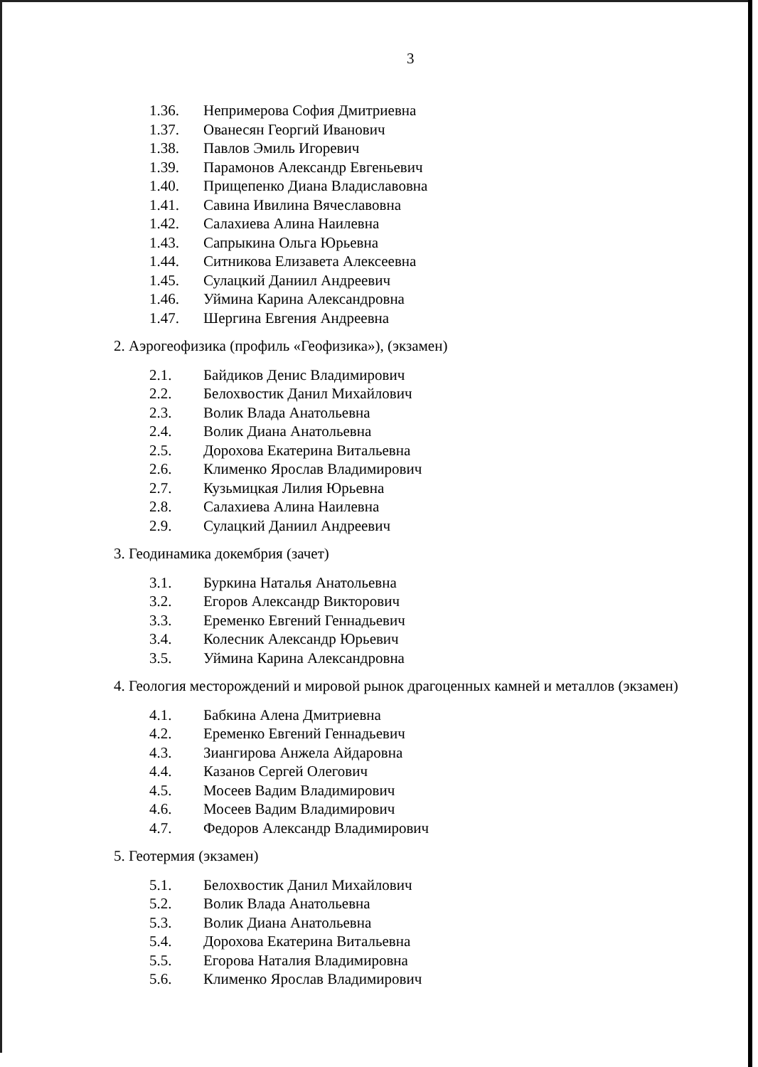3
1.36. Непримерова София Дмитриевна
1.37. Ованесян Георгий Иванович
1.38. Павлов Эмиль Игоревич
1.39. Парамонов Александр Евгеньевич
1.40. Прищепенко Диана Владиславовна
1.41. Савина Ивилина Вячеславовна
1.42. Салахиева Алина Наилевна
1.43. Сапрыкина Ольга Юрьевна
1.44. Ситникова Елизавета Алексеевна
1.45. Сулацкий Даниил Андреевич
1.46. Уймина Карина Александровна
1.47. Шергина Евгения Андреевна
2. Аэрогеофизика (профиль «Геофизика»), (экзамен)
2.1. Байдиков Денис Владимирович
2.2. Белохвостик Данил Михайлович
2.3. Волик Влада Анатольевна
2.4. Волик Диана Анатольевна
2.5. Дорохова Екатерина Витальевна
2.6. Клименко Ярослав Владимирович
2.7. Кузьмицкая Лилия Юрьевна
2.8. Салахиева Алина Наилевна
2.9. Сулацкий Даниил Андреевич
3. Геодинамика докембрия (зачет)
3.1. Буркина Наталья Анатольевна
3.2. Егоров Александр Викторович
3.3. Еременко Евгений Геннадьевич
3.4. Колесник Александр Юрьевич
3.5. Уймина Карина Александровна
4. Геология месторождений и мировой рынок драгоценных камней и металлов (экзамен)
4.1. Бабкина Алена Дмитриевна
4.2. Еременко Евгений Геннадьевич
4.3. Зиангирова Анжела Айдаровна
4.4. Казанов Сергей Олегович
4.5. Мосеев Вадим Владимирович
4.6. Мосеев Вадим Владимирович
4.7. Федоров Александр Владимирович
5. Геотермия (экзамен)
5.1. Белохвостик Данил Михайлович
5.2. Волик Влада Анатольевна
5.3. Волик Диана Анатольевна
5.4. Дорохова Екатерина Витальевна
5.5. Егорова Наталия Владимировна
5.6. Клименко Ярослав Владимирович